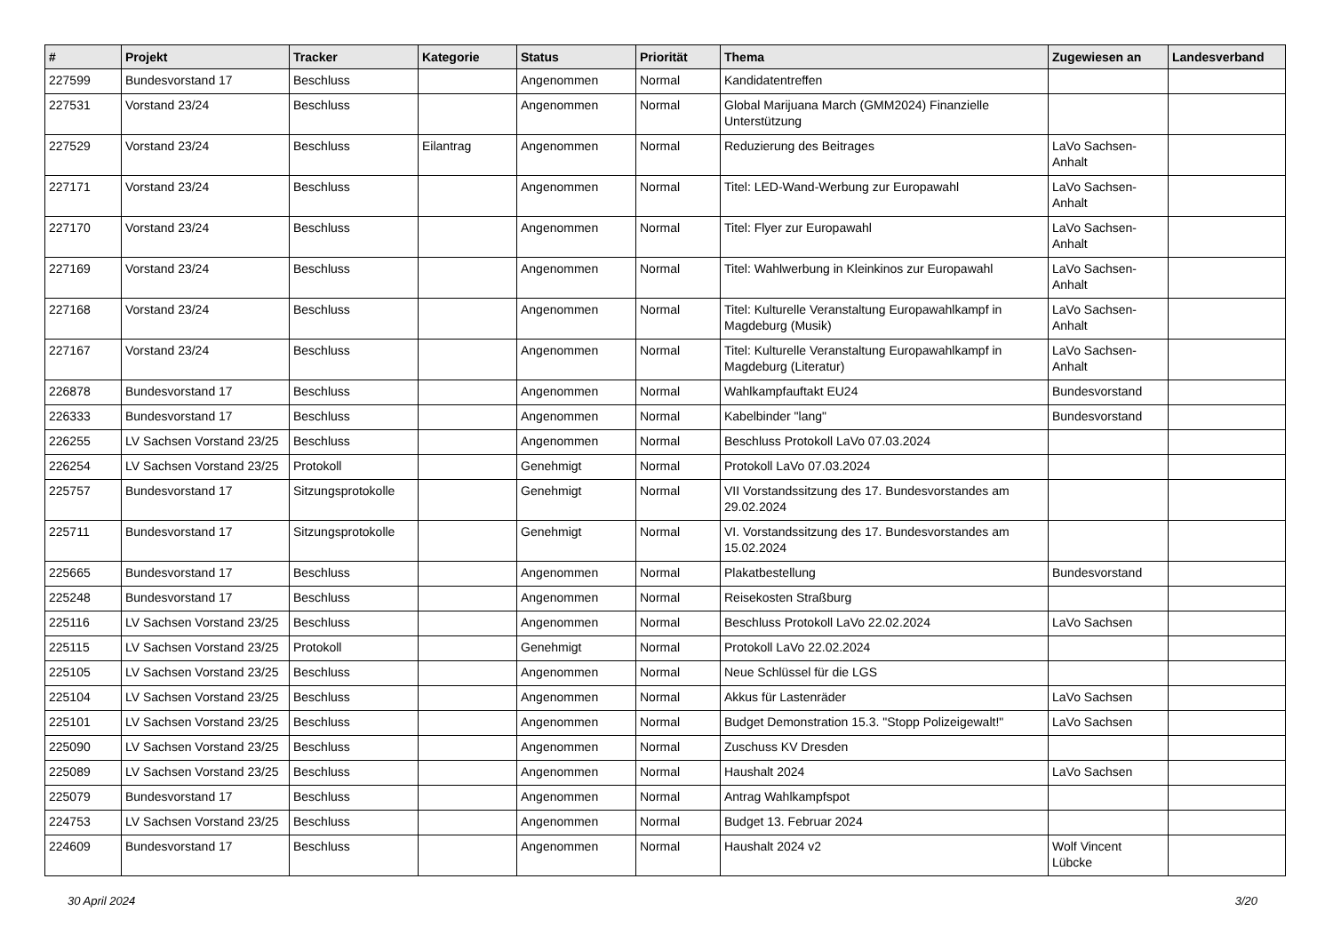| # | Projekt | Tracker | Kategorie | Status | Priorität | Thema | Zugewiesen an | Landesverband |
| --- | --- | --- | --- | --- | --- | --- | --- | --- |
| 227599 | Bundesvorstand 17 | Beschluss | | Angenommen | Normal | Kandidatentreffen | | |
| 227531 | Vorstand 23/24 | Beschluss | | Angenommen | Normal | Global Marijuana March (GMM2024) Finanzielle Unterstützung | | |
| 227529 | Vorstand 23/24 | Beschluss | Eilantrag | Angenommen | Normal | Reduzierung des Beitrages | LaVo Sachsen-Anhalt | |
| 227171 | Vorstand 23/24 | Beschluss | | Angenommen | Normal | Titel: LED-Wand-Werbung zur Europawahl | LaVo Sachsen-Anhalt | |
| 227170 | Vorstand 23/24 | Beschluss | | Angenommen | Normal | Titel: Flyer zur Europawahl | LaVo Sachsen-Anhalt | |
| 227169 | Vorstand 23/24 | Beschluss | | Angenommen | Normal | Titel: Wahlwerbung in Kleinkinos zur Europawahl | LaVo Sachsen-Anhalt | |
| 227168 | Vorstand 23/24 | Beschluss | | Angenommen | Normal | Titel: Kulturelle Veranstaltung Europawahlkampf in Magdeburg (Musik) | LaVo Sachsen-Anhalt | |
| 227167 | Vorstand 23/24 | Beschluss | | Angenommen | Normal | Titel: Kulturelle Veranstaltung Europawahlkampf in Magdeburg (Literatur) | LaVo Sachsen-Anhalt | |
| 226878 | Bundesvorstand 17 | Beschluss | | Angenommen | Normal | Wahlkampfauftakt EU24 | Bundesvorstand | |
| 226333 | Bundesvorstand 17 | Beschluss | | Angenommen | Normal | Kabelbinder "lang" | Bundesvorstand | |
| 226255 | LV Sachsen Vorstand 23/25 | Beschluss | | Angenommen | Normal | Beschluss Protokoll LaVo 07.03.2024 | | |
| 226254 | LV Sachsen Vorstand 23/25 | Protokoll | | Genehmigt | Normal | Protokoll LaVo 07.03.2024 | | |
| 225757 | Bundesvorstand 17 | Sitzungsprotokolle | | Genehmigt | Normal | VII Vorstandssitzung des 17. Bundesvorstandes am 29.02.2024 | | |
| 225711 | Bundesvorstand 17 | Sitzungsprotokolle | | Genehmigt | Normal | VI. Vorstandssitzung des 17. Bundesvorstandes am 15.02.2024 | | |
| 225665 | Bundesvorstand 17 | Beschluss | | Angenommen | Normal | Plakatbestellung | Bundesvorstand | |
| 225248 | Bundesvorstand 17 | Beschluss | | Angenommen | Normal | Reisekosten Straßburg | | |
| 225116 | LV Sachsen Vorstand 23/25 | Beschluss | | Angenommen | Normal | Beschluss Protokoll LaVo 22.02.2024 | LaVo Sachsen | |
| 225115 | LV Sachsen Vorstand 23/25 | Protokoll | | Genehmigt | Normal | Protokoll LaVo 22.02.2024 | | |
| 225105 | LV Sachsen Vorstand 23/25 | Beschluss | | Angenommen | Normal | Neue Schlüssel für die LGS | | |
| 225104 | LV Sachsen Vorstand 23/25 | Beschluss | | Angenommen | Normal | Akkus für Lastenräder | LaVo Sachsen | |
| 225101 | LV Sachsen Vorstand 23/25 | Beschluss | | Angenommen | Normal | Budget Demonstration 15.3. "Stopp Polizeigewalt!" | LaVo Sachsen | |
| 225090 | LV Sachsen Vorstand 23/25 | Beschluss | | Angenommen | Normal | Zuschuss KV Dresden | | |
| 225089 | LV Sachsen Vorstand 23/25 | Beschluss | | Angenommen | Normal | Haushalt 2024 | LaVo Sachsen | |
| 225079 | Bundesvorstand 17 | Beschluss | | Angenommen | Normal | Antrag Wahlkampfspot | | |
| 224753 | LV Sachsen Vorstand 23/25 | Beschluss | | Angenommen | Normal | Budget 13. Februar 2024 | | |
| 224609 | Bundesvorstand 17 | Beschluss | | Angenommen | Normal | Haushalt 2024 v2 | Wolf Vincent Lübcke | |
30 April 2024 3/20